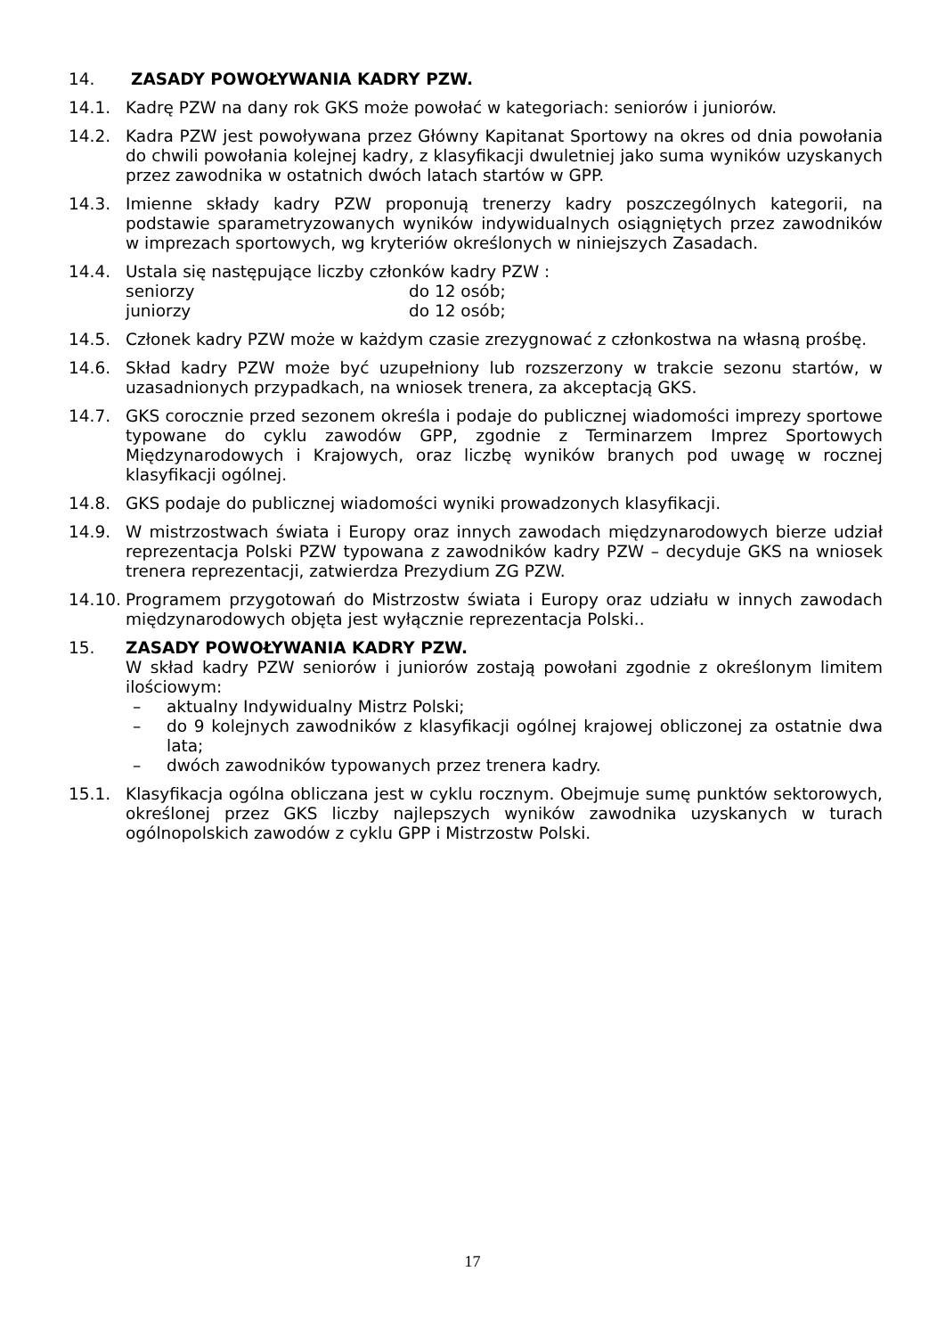14. ZASADY POWOŁYWANIA KADRY PZW.
14.1. Kadrę PZW na dany rok GKS może powołać w kategoriach: seniorów i juniorów.
14.2. Kadra PZW jest powoływana przez Główny Kapitanat Sportowy na okres od dnia powołania do chwili powołania kolejnej kadry, z klasyfikacji dwuletniej jako suma wyników uzyskanych przez zawodnika w ostatnich dwóch latach startów w GPP.
14.3. Imienne składy kadry PZW proponują trenerzy kadry poszczególnych kategorii, na podstawie sparametryzowanych wyników indywidualnych osiągniętych przez zawodników w imprezach sportowych, wg kryteriów określonych w niniejszych Zasadach.
14.4. Ustala się następujące liczby członków kadry PZW :
seniorzy do 12 osób;
juniorzy do 12 osób;
14.5. Członek kadry PZW może w każdym czasie zrezygnować z członkostwa na własną prośbę.
14.6. Skład kadry PZW może być uzupełniony lub rozszerzony w trakcie sezonu startów, w uzasadnionych przypadkach, na wniosek trenera, za akceptacją GKS.
14.7. GKS corocznie przed sezonem określa i podaje do publicznej wiadomości imprezy sportowe typowane do cyklu zawodów GPP, zgodnie z Terminarzem Imprez Sportowych Międzynarodowych i Krajowych, oraz liczbę wyników branych pod uwagę w rocznej klasyfikacji ogólnej.
14.8. GKS podaje do publicznej wiadomości wyniki prowadzonych klasyfikacji.
14.9. W mistrzostwach świata i Europy oraz innych zawodach międzynarodowych bierze udział reprezentacja Polski PZW typowana z zawodników kadry PZW – decyduje GKS na wniosek trenera reprezentacji, zatwierdza Prezydium ZG PZW.
14.10. Programem przygotowań do Mistrzostw świata i Europy oraz udziału w innych zawodach międzynarodowych objęta jest wyłącznie reprezentacja Polski..
15. ZASADY POWOŁYWANIA KADRY PZW.
W skład kadry PZW seniorów i juniorów zostają powołani zgodnie z określonym limitem ilościowym:
– aktualny Indywidualny Mistrz Polski;
– do 9 kolejnych zawodników z klasyfikacji ogólnej krajowej obliczonej za ostatnie dwa lata;
– dwóch zawodników typowanych przez trenera kadry.
15.1. Klasyfikacja ogólna obliczana jest w cyklu rocznym. Obejmuje sumę punktów sektorowych, określonej przez GKS liczby najlepszych wyników zawodnika uzyskanych w turach ogólnopolskich zawodów z cyklu GPP i Mistrzostw Polski.
17